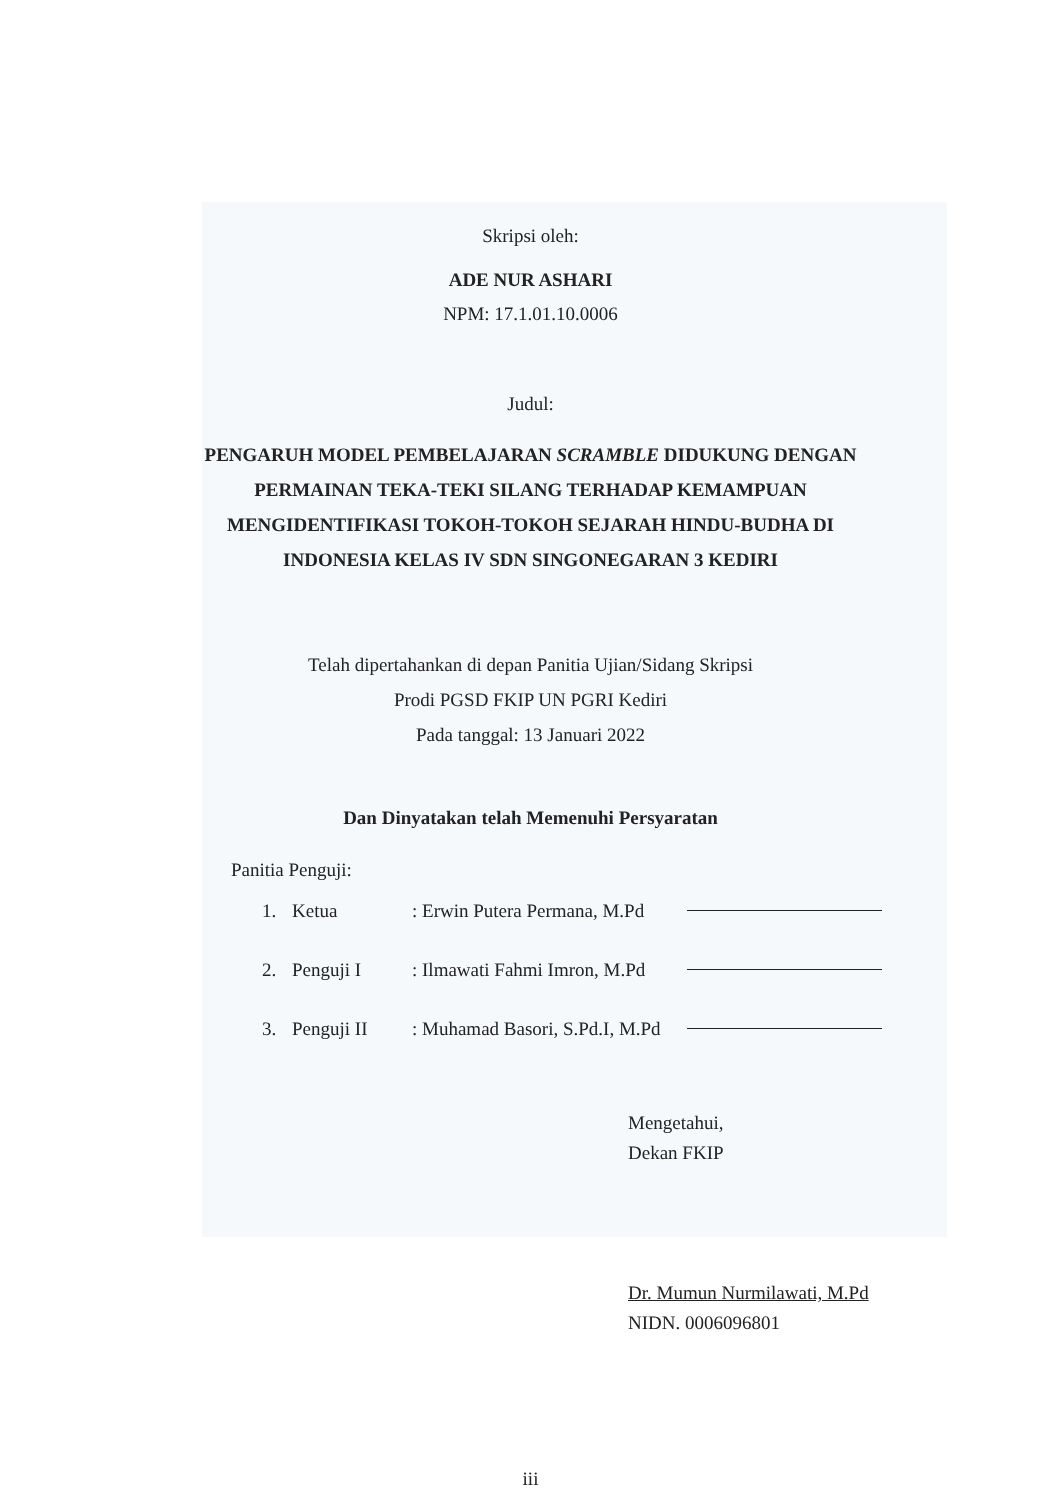Skripsi oleh:
ADE NUR ASHARI
NPM: 17.1.01.10.0006
Judul:
PENGARUH MODEL PEMBELAJARAN SCRAMBLE DIDUKUNG DENGAN PERMAINAN TEKA-TEKI SILANG TERHADAP KEMAMPUAN MENGIDENTIFIKASI TOKOH-TOKOH SEJARAH HINDU-BUDHA DI INDONESIA KELAS IV SDN SINGONEGARAN 3 KEDIRI
Telah dipertahankan di depan Panitia Ujian/Sidang Skripsi
Prodi PGSD FKIP UN PGRI Kediri
Pada tanggal: 13 Januari 2022
Dan Dinyatakan telah Memenuhi Persyaratan
Panitia Penguji:
1. Ketua: Erwin Putera Permana, M.Pd
2. Penguji I: Ilmawati Fahmi Imron, M.Pd
3. Penguji II: Muhamad Basori, S.Pd.I, M.Pd
Mengetahui,
Dekan FKIP
Dr. Mumun Nurmilawati, M.Pd
NIDN. 0006096801
iii